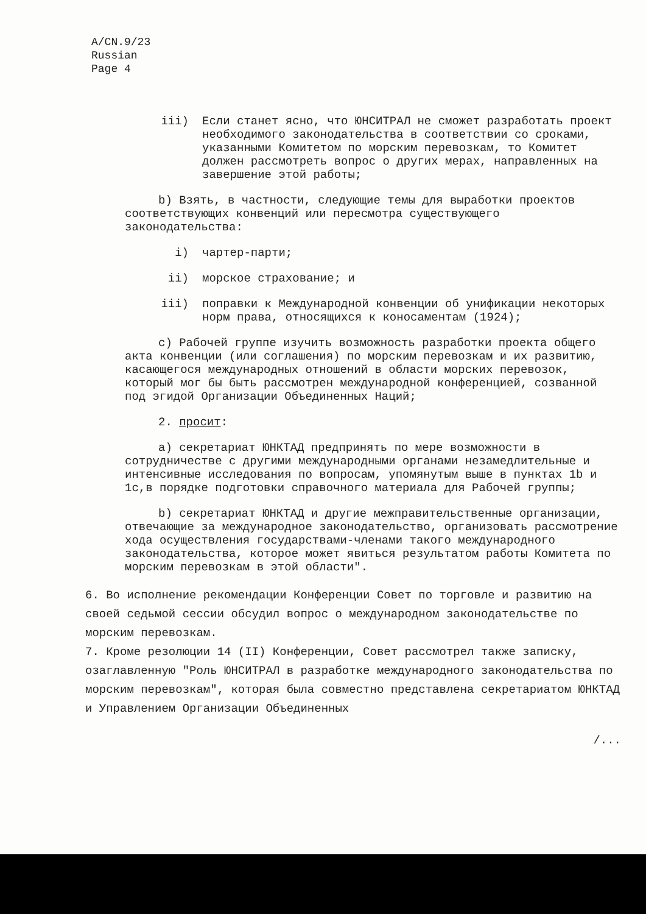A/CN.9/23
Russian
Page 4
iii) Если станет ясно, что ЮНСИТРАЛ не сможет разработать проект необходимого законодательства в соответствии со сроками, указанными Комитетом по морским перевозкам, то Комитет должен рассмотреть вопрос о других мерах, направленных на завершение этой работы;
b) Взять, в частности, следующие темы для выработки проектов соответствующих конвенций или пересмотра существующего законодательства:
i) чартер-парти;
ii) морское страхование; и
iii) поправки к Международной конвенции об унификации некоторых норм права, относящихся к коносаментам (1924);
c) Рабочей группе изучить возможность разработки проекта общего акта конвенции (или соглашения) по морским перевозкам и их развитию, касающегося международных отношений в области морских перевозок, который мог бы быть рассмотрен международной конференцией, созванной под эгидой Организации Объединенных Наций;
2. просит:
a) секретариат ЮНКТАД предпринять по мере возможности в сотрудничестве с другими международными органами незамедлительные и интенсивные исследования по вопросам, упомянутым выше в пунктах 1b и 1c,в порядке подготовки справочного материала для Рабочей группы;
b) секретариат ЮНКТАД и другие межправительственные организации, отвечающие за международное законодательство, организовать рассмотрение хода осуществления государствами-членами такого международного законодательства, которое может явиться результатом работы Комитета по морским перевозкам в этой области".
6. Во исполнение рекомендации Конференции Совет по торговле и развитию на своей седьмой сессии обсудил вопрос о международном законодательстве по морским перевозкам.
7. Кроме резолюции 14 (II) Конференции, Совет рассмотрел также записку, озаглавленную "Роль ЮНСИТРАЛ в разработке международного законодательства по морским перевозкам", которая была совместно представлена секретариатом ЮНКТАД и Управлением Организации Объединенных
/...